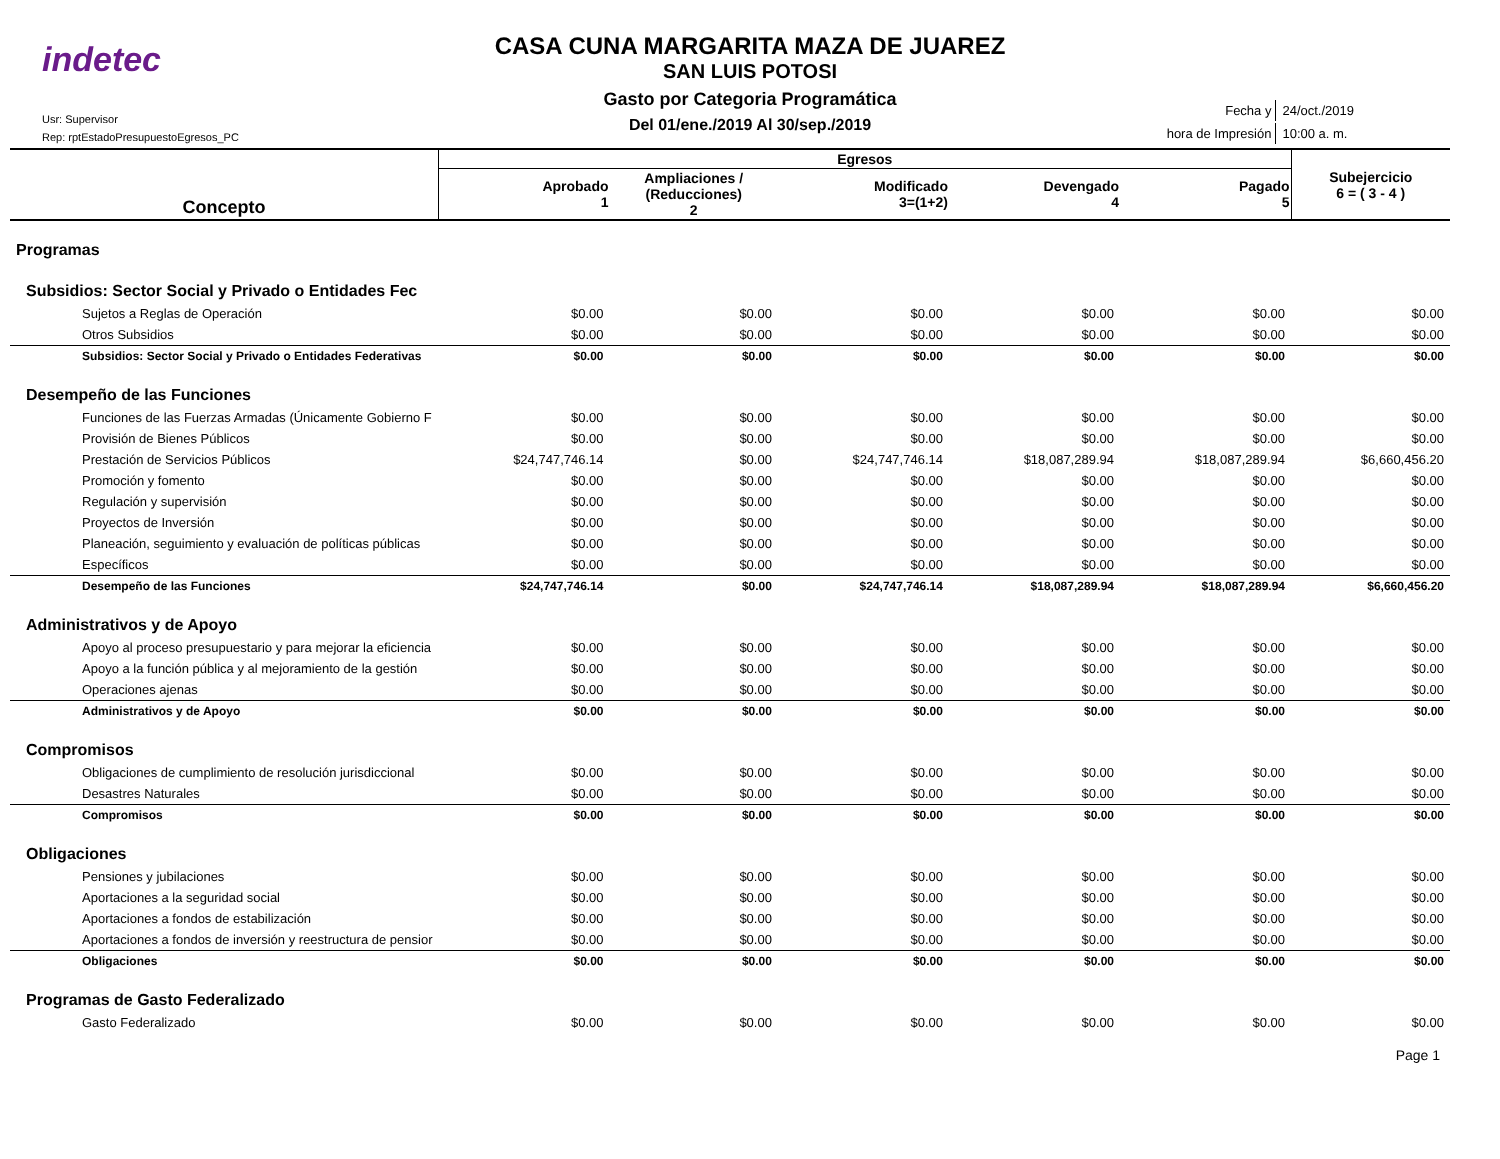indetec
Usr: Supervisor
Rep: rptEstadoPresupuestoEgresos_PC
CASA CUNA MARGARITA MAZA DE JUAREZ
SAN LUIS POTOSI
Gasto por Categoria Programática
Del 01/ene./2019 Al 30/sep./2019
| Fecha y | 24/oct./2019 |
| hora de Impresión | 10:00 a. m. |
| Concepto | Egresos | | | | | Subejercicio 6 = ( 3 - 4 ) |
| --- | --- | --- | --- | --- | --- | --- |
| | Aprobado 1 | Ampliaciones / (Reducciones) 2 | Modificado 3=(1+2) | Devengado 4 | Pagado 5 | |
| Programas | | | | | | |
| Subsidios: Sector Social y Privado o Entidades Fec | | | | | | |
| Sujetos a Reglas de Operación | $0.00 | $0.00 | $0.00 | $0.00 | $0.00 | $0.00 |
| Otros Subsidios | $0.00 | $0.00 | $0.00 | $0.00 | $0.00 | $0.00 |
| Subsidios: Sector Social y Privado o Entidades Federativas | $0.00 | $0.00 | $0.00 | $0.00 | $0.00 | $0.00 |
| Desempeño de las Funciones | | | | | | |
| Funciones de las Fuerzas Armadas (Únicamente Gobierno F | $0.00 | $0.00 | $0.00 | $0.00 | $0.00 | $0.00 |
| Provisión de Bienes Públicos | $0.00 | $0.00 | $0.00 | $0.00 | $0.00 | $0.00 |
| Prestación de Servicios Públicos | $24,747,746.14 | $0.00 | $24,747,746.14 | $18,087,289.94 | $18,087,289.94 | $6,660,456.20 |
| Promoción y fomento | $0.00 | $0.00 | $0.00 | $0.00 | $0.00 | $0.00 |
| Regulación y supervisión | $0.00 | $0.00 | $0.00 | $0.00 | $0.00 | $0.00 |
| Proyectos de Inversión | $0.00 | $0.00 | $0.00 | $0.00 | $0.00 | $0.00 |
| Planeación, seguimiento y evaluación de políticas públicas | $0.00 | $0.00 | $0.00 | $0.00 | $0.00 | $0.00 |
| Específicos | $0.00 | $0.00 | $0.00 | $0.00 | $0.00 | $0.00 |
| Desempeño de las Funciones | $24,747,746.14 | $0.00 | $24,747,746.14 | $18,087,289.94 | $18,087,289.94 | $6,660,456.20 |
| Administrativos y de Apoyo | | | | | | |
| Apoyo al proceso presupuestario y para mejorar la eficiencia | $0.00 | $0.00 | $0.00 | $0.00 | $0.00 | $0.00 |
| Apoyo a la función pública y al mejoramiento de la gestión | $0.00 | $0.00 | $0.00 | $0.00 | $0.00 | $0.00 |
| Operaciones ajenas | $0.00 | $0.00 | $0.00 | $0.00 | $0.00 | $0.00 |
| Administrativos y de Apoyo | $0.00 | $0.00 | $0.00 | $0.00 | $0.00 | $0.00 |
| Compromisos | | | | | | |
| Obligaciones de cumplimiento de resolución jurisdiccional | $0.00 | $0.00 | $0.00 | $0.00 | $0.00 | $0.00 |
| Desastres Naturales | $0.00 | $0.00 | $0.00 | $0.00 | $0.00 | $0.00 |
| Compromisos | $0.00 | $0.00 | $0.00 | $0.00 | $0.00 | $0.00 |
| Obligaciones | | | | | | |
| Pensiones y jubilaciones | $0.00 | $0.00 | $0.00 | $0.00 | $0.00 | $0.00 |
| Aportaciones a la seguridad social | $0.00 | $0.00 | $0.00 | $0.00 | $0.00 | $0.00 |
| Aportaciones a fondos de estabilización | $0.00 | $0.00 | $0.00 | $0.00 | $0.00 | $0.00 |
| Aportaciones a fondos de inversión y reestructura de pensior | $0.00 | $0.00 | $0.00 | $0.00 | $0.00 | $0.00 |
| Obligaciones | $0.00 | $0.00 | $0.00 | $0.00 | $0.00 | $0.00 |
| Programas de Gasto Federalizado | | | | | | |
| Gasto Federalizado | $0.00 | $0.00 | $0.00 | $0.00 | $0.00 | $0.00 |
Page 1